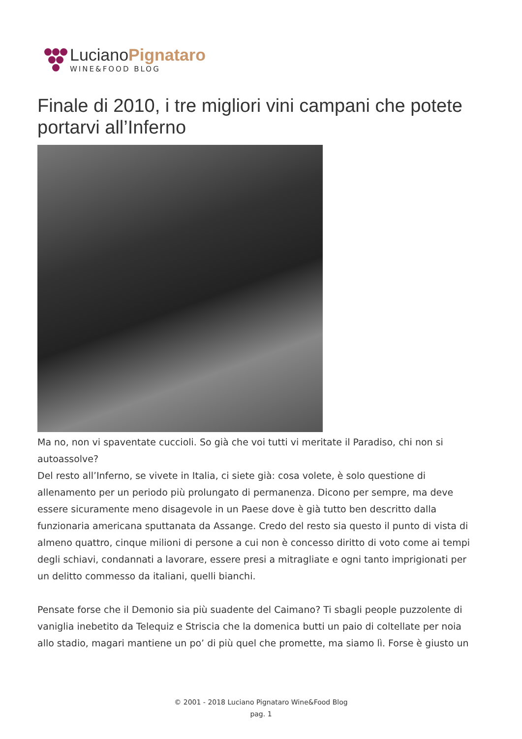LucianoPignataro
WINE&FOOD BLOG
Finale di 2010, i tre migliori vini campani che potete portarvi all’Inferno
Ma no, non vi spaventate cuccioli. So già che voi tutti vi meritate il Paradiso, chi non si autoassolve?
Del resto all’Inferno, se vivete in Italia, ci siete già: cosa volete, è solo questione di allenamento per un periodo più prolungato di permanenza. Dicono per sempre, ma deve essere sicuramente meno disagevole in un Paese dove è già tutto ben descritto dalla funzionaria americana sputtanata da Assange. Credo del resto sia questo il punto di vista di almeno quattro, cinque milioni di persone a cui non è concesso diritto di voto come ai tempi degli schiavi, condannati a lavorare, essere presi a mitragliate e ogni tanto imprigionati per un delitto commesso da italiani, quelli bianchi.
Pensate forse che il Demonio sia più suadente del Caimano? Ti sbagli people puzzolente di vaniglia inebetito da Telequiz e Striscia che la domenica butti un paio di coltellate per noia allo stadio, magari mantiene un po’ di più quel che promette, ma siamo lì. Forse è giusto un
© 2001 - 2018 Luciano Pignataro Wine&Food Blog
pag. 1